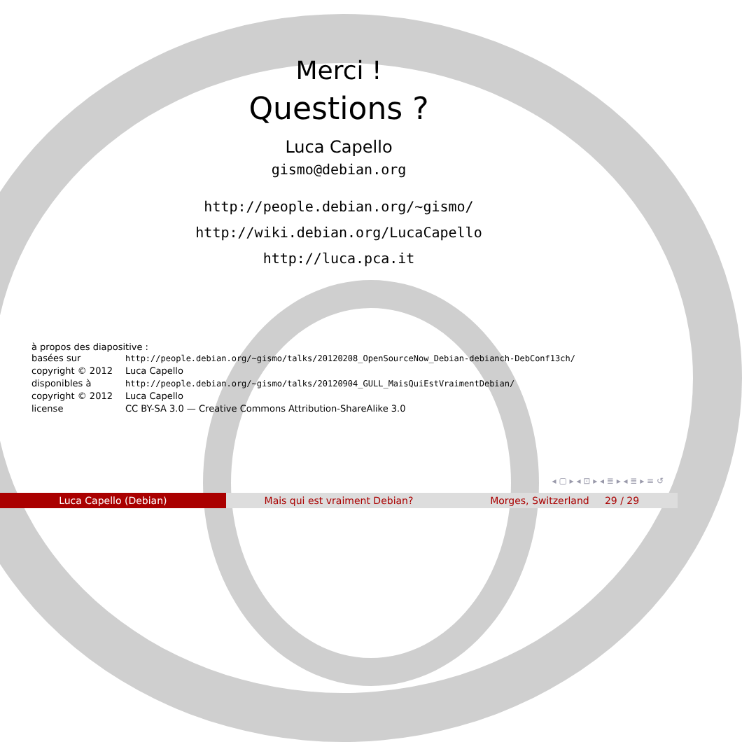Merci !
Questions ?
Luca Capello
gismo@debian.org
http://people.debian.org/~gismo/
http://wiki.debian.org/LucaCapello
http://luca.pca.it
à propos des diapositive :
| basées sur | http://people.debian.org/~gismo/talks/20120208_OpenSourceNow_Debian-debianch-DebConf13ch/ |
| copyright © 2012 | Luca Capello |
| disponibles à | http://people.debian.org/~gismo/talks/20120904_GULL_MaisQuiEstVraimentDebian/ |
| copyright © 2012 | Luca Capello |
| license | CC BY-SA 3.0 — Creative Commons Attribution-ShareAlike 3.0 |
◂ ▢ ▸ ◂ ⊡ ▸ ◂ ≣ ▸ ◂ ≣ ▸ ≡ ↺
Luca Capello (Debian) Mais qui est vraiment Debian? Morges, Switzerland 29 / 29